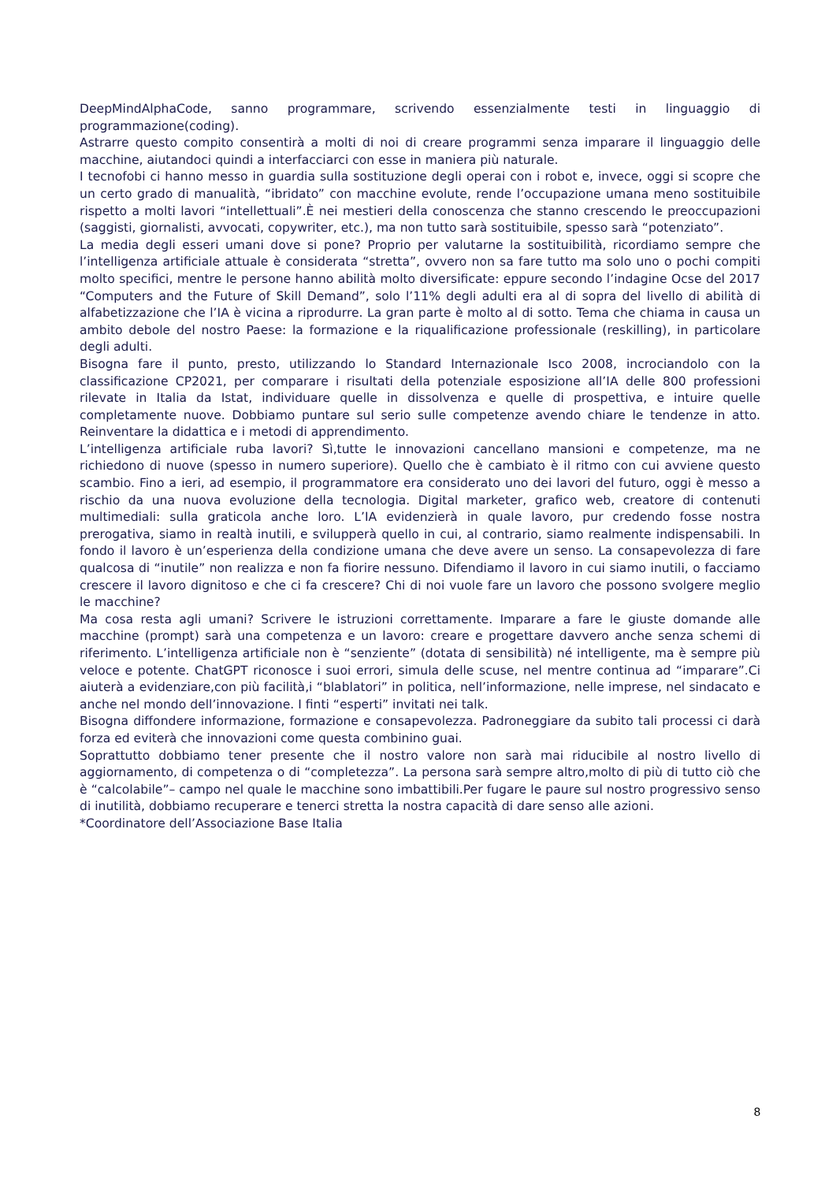DeepMindAlphaCode, sanno programmare, scrivendo essenzialmente testi in linguaggio di programmazione(coding).
Astrarre questo compito consentirà a molti di noi di creare programmi senza imparare il linguaggio delle macchine, aiutandoci quindi a interfacciarci con esse in maniera più naturale.
I tecnofobi ci hanno messo in guardia sulla sostituzione degli operai con i robot e, invece, oggi si scopre che un certo grado di manualità, “ibridato” con macchine evolute, rende l’occupazione umana meno sostituibile rispetto a molti lavori “intellettuali”.È nei mestieri della conoscenza che stanno crescendo le preoccupazioni (saggisti, giornalisti, avvocati, copywriter, etc.), ma non tutto sarà sostituibile, spesso sarà “potenziato”.
La media degli esseri umani dove si pone? Proprio per valutarne la sostituibilità, ricordiamo sempre che l’intelligenza artificiale attuale è considerata “stretta”, ovvero non sa fare tutto ma solo uno o pochi compiti molto specifici, mentre le persone hanno abilità molto diversificate: eppure secondo l’indagine Ocse del 2017 “Computers and the Future of Skill Demand”, solo l’11% degli adulti era al di sopra del livello di abilità di alfabetizzazione che l’IA è vicina a riprodurre. La gran parte è molto al di sotto. Tema che chiama in causa un ambito debole del nostro Paese: la formazione e la riqualificazione professionale (reskilling), in particolare degli adulti.
Bisogna fare il punto, presto, utilizzando lo Standard Internazionale Isco 2008, incrociandolo con la classificazione CP2021, per comparare i risultati della potenziale esposizione all’IA delle 800 professioni rilevate in Italia da Istat, individuare quelle in dissolvenza e quelle di prospettiva, e intuire quelle completamente nuove. Dobbiamo puntare sul serio sulle competenze avendo chiare le tendenze in atto. Reinventare la didattica e i metodi di apprendimento.
L’intelligenza artificiale ruba lavori? Sì,tutte le innovazioni cancellano mansioni e competenze, ma ne richiedono di nuove (spesso in numero superiore). Quello che è cambiato è il ritmo con cui avviene questo scambio. Fino a ieri, ad esempio, il programmatore era considerato uno dei lavori del futuro, oggi è messo a rischio da una nuova evoluzione della tecnologia. Digital marketer, grafico web, creatore di contenuti multimediali: sulla graticola anche loro. L’IA evidenzierà in quale lavoro, pur credendo fosse nostra prerogativa, siamo in realtà inutili, e svilupperà quello in cui, al contrario, siamo realmente indispensabili. In fondo il lavoro è un’esperienza della condizione umana che deve avere un senso. La consapevolezza di fare qualcosa di “inutile” non realizza e non fa fiorire nessuno. Difendiamo il lavoro in cui siamo inutili, o facciamo crescere il lavoro dignitoso e che ci fa crescere? Chi di noi vuole fare un lavoro che possono svolgere meglio le macchine?
Ma cosa resta agli umani? Scrivere le istruzioni correttamente. Imparare a fare le giuste domande alle macchine (prompt) sarà una competenza e un lavoro: creare e progettare davvero anche senza schemi di riferimento. L’intelligenza artificiale non è “senziente” (dotata di sensibilità) né intelligente, ma è sempre più veloce e potente. ChatGPT riconosce i suoi errori, simula delle scuse, nel mentre continua ad “imparare”.Ci aiuterà a evidenziare,con più facilità,i “blablatori” in politica, nell’informazione, nelle imprese, nel sindacato e anche nel mondo dell’innovazione. I finti “esperti” invitati nei talk.
Bisogna diffondere informazione, formazione e consapevolezza. Padroneggiare da subito tali processi ci darà forza ed eviterà che innovazioni come questa combinino guai.
Soprattutto dobbiamo tener presente che il nostro valore non sarà mai riducibile al nostro livello di aggiornamento, di competenza o di “completezza”. La persona sarà sempre altro,molto di più di tutto ciò che è “calcolabile”– campo nel quale le macchine sono imbattibili.Per fugare le paure sul nostro progressivo senso di inutilità, dobbiamo recuperare e tenerci stretta la nostra capacità di dare senso alle azioni.
*Coordinatore dell’Associazione Base Italia
8